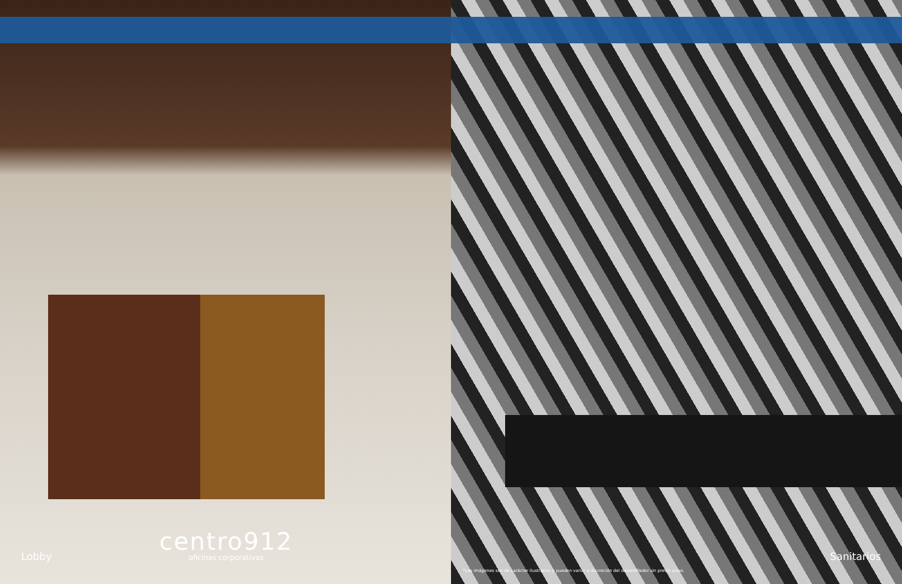Lobby
centro912
oficinas corporativas
Sanitarios
*Las imágenes son de carácter ilustrativo y pueden variar a discreción del desarrollador sin previo aviso.